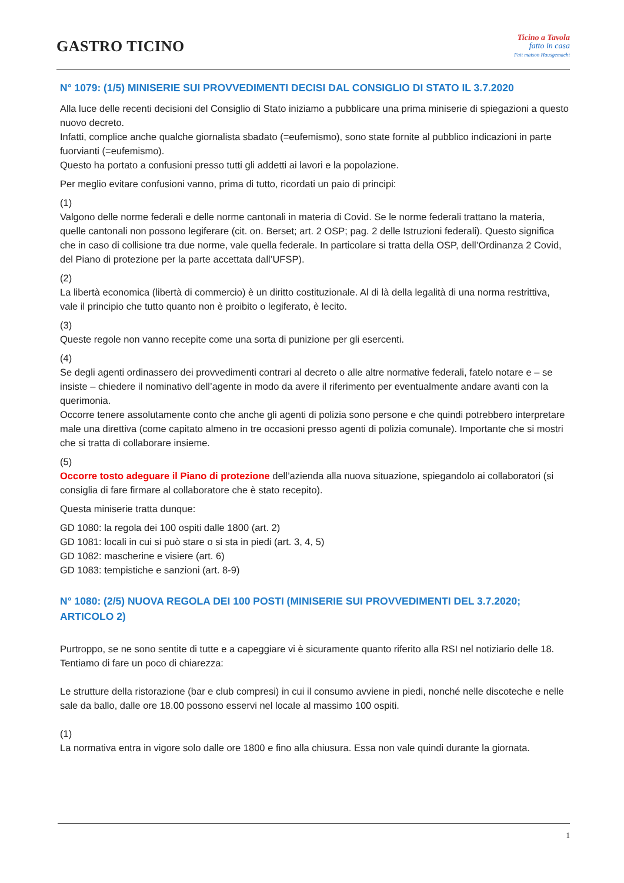GASTRO TICINO
Ticino a Tavola
fatto in casa
Fait maison Hausgemacht
N° 1079: (1/5) MINISERIE SUI PROVVEDIMENTI DECISI DAL CONSIGLIO DI STATO IL 3.7.2020
Alla luce delle recenti decisioni del Consiglio di Stato iniziamo a pubblicare una prima miniserie di spiegazioni a questo nuovo decreto.
Infatti, complice anche qualche giornalista sbadato (=eufemismo), sono state fornite al pubblico indicazioni in parte fuorvianti (=eufemismo).
Questo ha portato a confusioni presso tutti gli addetti ai lavori e la popolazione.
Per meglio evitare confusioni vanno, prima di tutto, ricordati un paio di principi:
(1)
Valgono delle norme federali e delle norme cantonali in materia di Covid. Se le norme federali trattano la materia, quelle cantonali non possono legiferare (cit. on. Berset; art. 2 OSP; pag. 2 delle Istruzioni federali). Questo significa che in caso di collisione tra due norme, vale quella federale. In particolare si tratta della OSP, dell’Ordinanza 2 Covid, del Piano di protezione per la parte accettata dall’UFSP).
(2)
La libertà economica (libertà di commercio) è un diritto costituzionale. Al di là della legalità di una norma restrittiva, vale il principio che tutto quanto non è proibito o legiferato, è lecito.
(3)
Queste regole non vanno recepite come una sorta di punizione per gli esercenti.
(4)
Se degli agenti ordinassero dei provvedimenti contrari al decreto o alle altre normative federali, fatelo notare e – se insiste – chiedere il nominativo dell’agente in modo da avere il riferimento per eventualmente andare avanti con la querimonia.
Occorre tenere assolutamente conto che anche gli agenti di polizia sono persone e che quindi potrebbero interpretare male una direttiva (come capitato almeno in tre occasioni presso agenti di polizia comunale). Importante che si mostri che si tratta di collaborare insieme.
(5)
Occorre tosto adeguare il Piano di protezione dell’azienda alla nuova situazione, spiegandolo ai collaboratori (si consiglia di fare firmare al collaboratore che è stato recepito).
Questa miniserie tratta dunque:
GD 1080: la regola dei 100 ospiti dalle 1800 (art. 2)
GD 1081: locali in cui si può stare o si sta in piedi (art. 3, 4, 5)
GD 1082: mascherine e visiere (art. 6)
GD 1083: tempistiche e sanzioni (art. 8-9)
N° 1080: (2/5) NUOVA REGOLA DEI 100 POSTI (MINISERIE SUI PROVVEDIMENTI DEL 3.7.2020; ARTICOLO 2)
Purtroppo, se ne sono sentite di tutte e a capeggiare vi è sicuramente quanto riferito alla RSI nel notiziario delle 18. Tentiamo di fare un poco di chiarezza:
Le strutture della ristorazione (bar e club compresi) in cui il consumo avviene in piedi, nonché nelle discoteche e nelle sale da ballo, dalle ore 18.00 possono esservi nel locale al massimo 100 ospiti.
(1)
La normativa entra in vigore solo dalle ore 1800 e fino alla chiusura. Essa non vale quindi durante la giornata.
1